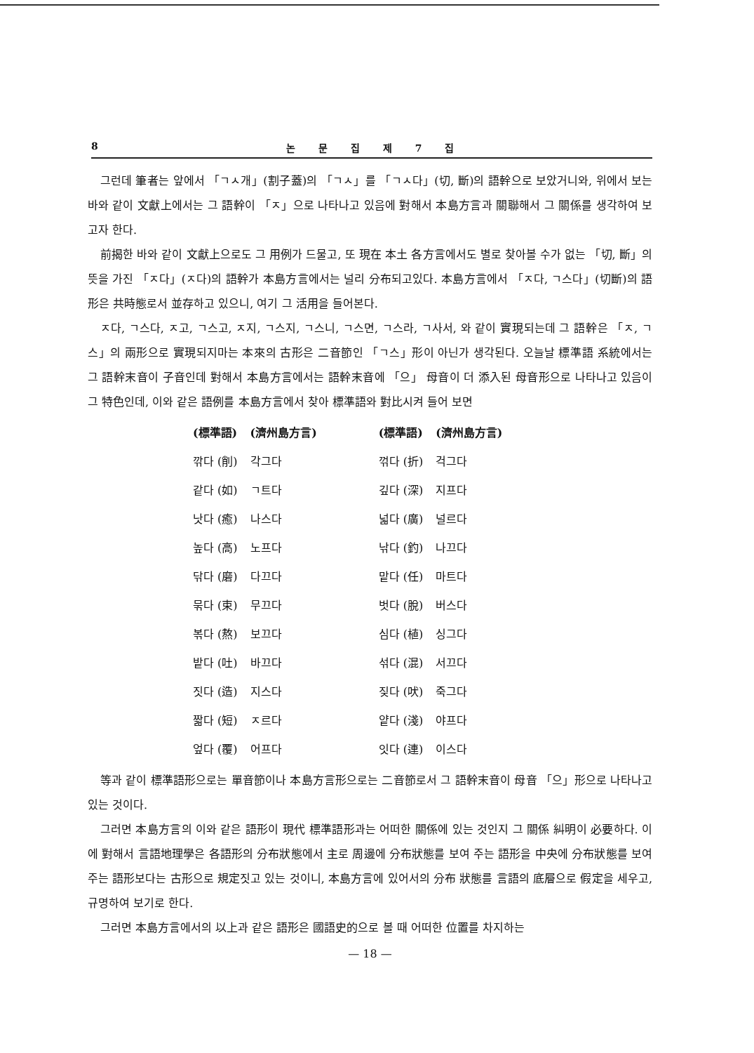8 논 문 집 제 7 집
그런데 筆者는 앞에서 「ㄱㅅ개」(割子蓋)의 「ㄱㅅ」를 「ㄱㅅ다」(切, 斷)의 語幹으로 보았거니와, 위에서 보는 바와 같이 文獻上에서는 그 語幹이 「ㅈ」으로 나타나고 있음에 對해서 本島方言과 關聯해서 그 關係를 생각하여 보고자 한다.
前揭한 바와 같이 文獻上으로도 그 用例가 드물고, 또 現在 本土 各方言에서도 별로 찾아볼 수가 없는 「切, 斷」의 뜻을 가진 「ㅈ다」(ㅈ다)의 語幹가 本島方言에서는 널리 分布되고있다. 本島方言에서 「ㅈ다, ㄱ스다」(切斷)의 語形은 共時態로서 並存하고 있으니, 여기 그 活用을 들어본다.
ㅈ다, ㄱ스다, ㅈ고, ㄱ스고, ㅈ지, ㄱ스지, ㄱ스니, ㄱ스면, ㄱ스라, ㄱ사서, 와 같이 實現되는데 그 語幹은 「ㅈ, ㄱ스」의 兩形으로 實現되지마는 本來의 古形은 二音節인 「ㄱ스」形이 아닌가 생각된다. 오늘날 標準語 系統에서는 그 語幹末音이 子音인데 對해서 本島方言에서는 語幹末音에 「으」 母音이 더 添入된 母音形으로 나타나고 있음이 그 特色인데, 이와 같은 語例를 本島方言에서 찾아 標準語와 對比시켜 들어 보면
| (標準語) | (濟州島方言) | (標準語) | (濟州島方言) |
| --- | --- | --- | --- |
| 깎다 (削) | 각그다 | 꺾다 (折) | 걱그다 |
| 같다 (如) | ㄱ트다 | 깊다 (深) | 지프다 |
| 낫다 (癒) | 나스다 | 넓다 (廣) | 널르다 |
| 높다 (高) | 노프다 | 낚다 (釣) | 나끄다 |
| 닦다 (磨) | 다끄다 | 맡다 (任) | 마트다 |
| 묶다 (束) | 무끄다 | 벗다 (脫) | 버스다 |
| 볶다 (熬) | 보끄다 | 심다 (植) | 싱그다 |
| 밭다 (吐) | 바끄다 | 섞다 (混) | 서끄다 |
| 짓다 (造) | 지스다 | 짖다 (吠) | 죽그다 |
| 짧다 (短) | ㅈ르다 | 얕다 (淺) | 야프다 |
| 엎다 (覆) | 어프다 | 잇다 (連) | 이스다 |
等과 같이 標準語形으로는 單音節이나 本島方言形으로는 二音節로서 그 語幹末音이 母音 「으」形으로 나타나고 있는 것이다.
그러면 本島方言의 이와 같은 語形이 現代 標準語形과는 어떠한 關係에 있는 것인지 그 關係 糾明이 必要하다. 이에 對해서 言語地理學은 各語形의 分布狀態에서 主로 周邊에 分布狀態를 보여 주는 語形을 中央에 分布狀態를 보여 주는 語形보다는 古形으로 規定짓고 있는 것이니, 本島方言에 있어서의 分布 狀態를 言語의 底層으로 假定을 세우고, 규명하여 보기로 한다.
그러면 本島方言에서의 以上과 같은 語形은 國語史的으로 볼 때 어떠한 位置를 차지하는
— 18 —